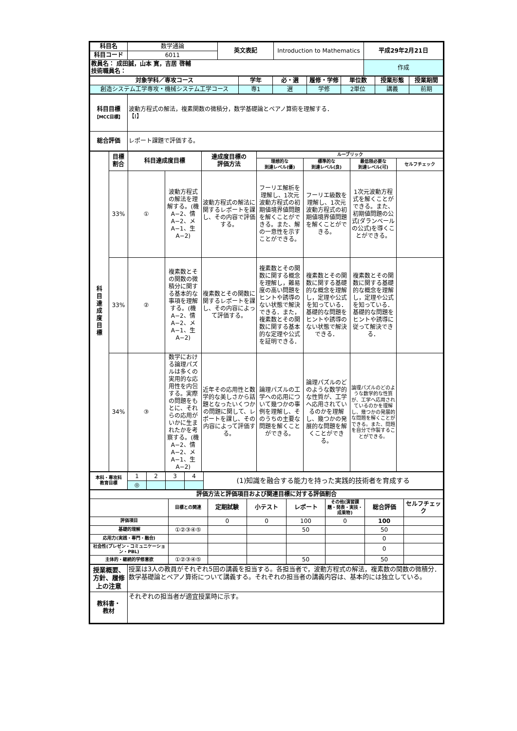| 科目名 | 数学通論 | 英文表記 | Introduction to Mathematics | 平成29年2月21日 |
| 科目コード | 6011 | | | |
| 教員名： 成田誠，山本 寛，吉居 啓輔 技術職員名： | | | | 作成 |
| 対象学科／専攻コース | 学年 | 必・選 | 履修・学修 | 単位数 | 授業形態 | 授業期間 |
| --- | --- | --- | --- | --- | --- | --- |
| 創造システム工学専攻・機械システム工学コース | 専1 | 選 | 学修 | 2単位 | 講義 | 前期 |
| 科目目標 【MCC目標】 | 波動方程式の解法，複素関数の微積分，数学基礎論とペアノ算術を理解する． 【Ⅰ】 |
| 総合評価 | レポート課題で評価する。 |
| 科 目 達 成 度 目 標 | 目標 割合 | 科目達成度目標 | | 達成度目標の 評価方法 | ルーブリック | | | |
| --- | --- | --- | --- | --- | --- | --- | --- | --- |
| | | | | | 理想的な 到達レベル(優) | 標準的な 到達レベル(良) | 最低限必要な 到達レベル(可) | セルフチェック |
| | 33% | ① | 波動方程式の解法を理解する。(機A−2、情A−2、メA−1、生A−2) | 波動方程式の解法に関するレポートを課し、その内容で評価する。 | フーリエ解析を理解し、1次元波動方程式の初期値境界値問題を解くことができる。また、解の一意性を示すことができる。 | フーリエ級数を理解し、1次元波動方程式の初期値境界値問題を解くことができる。 | 1次元波動方程式を解くことができる。また、初期値問題の公式(ダランベールの公式)を導くことができる。 | |
| | 33% | ② | 複素数とその関数の微積分に関する基本的な事項を理解する。(機A−2、情A−2、メA−1、生A−2) | 複素数とその関数に関するレポートを課し、その内容によって評価する。 | 複素数とその関数に関する概念を理解し，難易度の高い問題をヒントや誘導のない状態で解決できる．また，複素数とその関数に関する基本的な定理や公式を証明できる． | 複素数とその関数に関する基礎的な概念を理解し，定理や公式を知っている．基礎的な問題をヒントや誘導のない状態で解決できる． | 複素数とその関数に関する基礎的な概念を理解し，定理や公式を知っている．基礎的な問題をヒントや誘導に従って解決できる． | |
| | 34% | ③ | 数学における論理パズルは多くの実用的な応用性を内包する。実際の問題をもとに、それらの応用がいかに生まれたかを考察する。(機A−2、情A−2、メA−1、生A−2) | 近年その応用性と数学的な美しさから話題となったいくつかの問題に関して、レポートを課し、その内容によって評価する。 | 論理パズルの工学への応用について幾つかの事例を理解し、そのうちの主要な問題を解くことができる。 | 論理パズルのどのような数学的な性質が、工学へ応用されているのかを理解し、幾つかの発展的な問題を解くことができる。 | 論理パズルのどのような数学的な性質が、工学へ応用されているのかを理解し、幾つかの発展的な問題を解くことができる。また、問題を自分で作製することができる。 | |
| 本科・専攻科 教育目標 | 1 | 2 | 3 | 4 | (1)知識を融合する能力を持った実践的技術者を育成する |
| | ◎ | | | | |
| 評価方法と評価項目および関連目標に対する評価割合 | | | | | | | |
| --- | --- | --- | --- | --- | --- | --- | --- |
| | 目標との関連 | 定期試験 | 小テスト | レポート | その他(演習課題・発表・実技・成果物) | 総合評価 | セルフチェック |
| 評価項目 | | 0 | 0 | 100 | 0 | 100 | |
| 基礎的理解 | ①②③④⑤ | | | 50 | | 50 | |
| 応用力(実践・専門・融合) | | | | | | 0 | |
| 社会性(プレゼン・コミュニケーション・PBL) | | | | | | 0 | |
| 主体的・継続的学修意欲 | ①②③④⑤ | | | 50 | | 50 | |
| 授業概要、方針、履修上の注意 | 授業は3人の教員がそれぞれ5回の講義を担当する。各担当者で，波動方程式の解法，複素数の関数の微積分．数学基礎論とペアノ算術について講義する。それぞれの担当者の講義内容は、基本的には独立している。 |
| 教科書・ 教材 | それぞれの担当者が適宜授業時に示す。 |